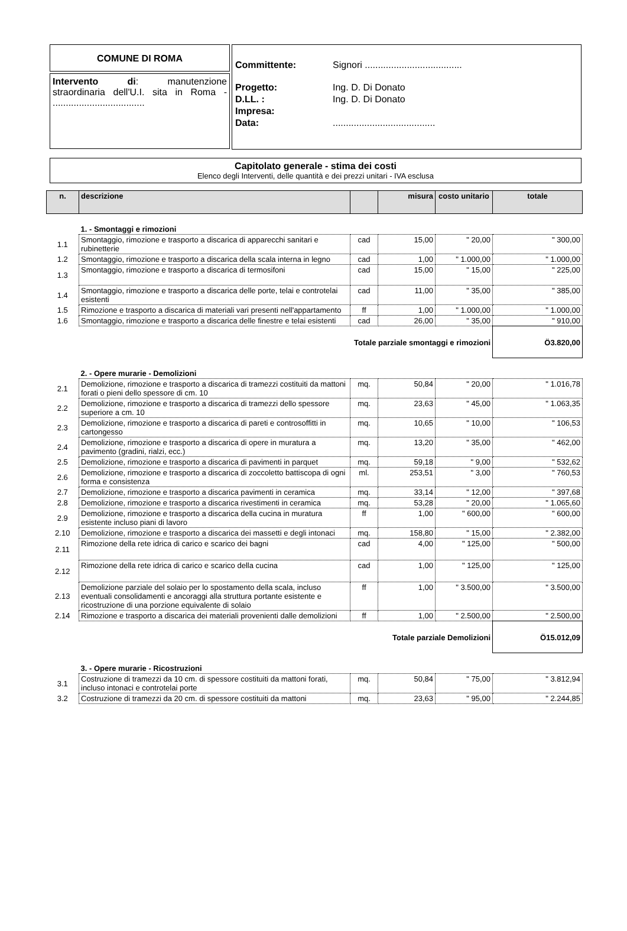COMUNE DI ROMA
Intervento di: manutenzione straordinaria dell'U.I. sita in Roma - ...................................
Committente: Signori .....................................
Progetto: Ing. D. Di Donato
D.LL. : Ing. D. Di Donato
Impresa:
Data:.......................................
Capitolato generale - stima dei costi
Elenco degli Interventi, delle quantità e dei prezzi unitari - IVA esclusa
| n. | descrizione | | misura | costo unitario | totale |
| | 1. - Smontaggi e rimozioni | | | | |
| 1.1 | Smontaggio, rimozione e trasporto a discarica di apparecchi sanitari e rubinetterie | cad | 15,00 | " 20,00 | " 300,00 |
| 1.2 | Smontaggio, rimozione e trasporto a discarica della scala interna in legno | cad | 1,00 | " 1.000,00 | " 1.000,00 |
| 1.3 | Smontaggio, rimozione e trasporto a discarica di termosifoni | cad | 15,00 | " 15,00 | " 225,00 |
| 1.4 | Smontaggio, rimozione e trasporto a discarica delle porte, telai e controtelai esistenti | cad | 11,00 | " 35,00 | " 385,00 |
| 1.5 | Rimozione e trasporto a discarica di materiali vari presenti nell'appartamento | ff | 1,00 | " 1.000,00 | " 1.000,00 |
| 1.6 | Smontaggio, rimozione e trasporto a discarica delle finestre e telai esistenti | cad | 26,00 | " 35,00 | " 910,00 |
| Totale parziale smontaggi e rimozioni | | | | | Ö3.820,00 |
| | 2. - Opere murarie - Demolizioni | | | | |
| 2.1 | Demolizione, rimozione e trasporto a discarica di tramezzi costituiti da mattoni forati o pieni dello spessore di cm. 10 | mq. | 50,84 | " 20,00 | " 1.016,78 |
| 2.2 | Demolizione, rimozione e trasporto a discarica di tramezzi dello spessore superiore a cm. 10 | mq. | 23,63 | " 45,00 | " 1.063,35 |
| 2.3 | Demolizione, rimozione e trasporto a discarica di pareti e controsoffitti in cartongesso | mq. | 10,65 | " 10,00 | " 106,53 |
| 2.4 | Demolizione, rimozione e trasporto a discarica di opere in muratura a pavimento (gradini, rialzi, ecc.) | mq. | 13,20 | " 35,00 | " 462,00 |
| 2.5 | Demolizione, rimozione e trasporto a discarica di pavimenti in parquet | mq. | 59,18 | " 9,00 | " 532,62 |
| 2.6 | Demolizione, rimozione e trasporto a discarica di zoccoletto battiscopa di ogni forma e consistenza | ml. | 253,51 | " 3,00 | " 760,53 |
| 2.7 | Demolizione, rimozione e trasporto a discarica pavimenti in ceramica | mq. | 33,14 | " 12,00 | " 397,68 |
| 2.8 | Demolizione, rimozione e trasporto a discarica rivestimenti in ceramica | mq. | 53,28 | " 20,00 | " 1.065,60 |
| 2.9 | Demolizione, rimozione e trasporto a discarica della cucina in muratura esistente incluso piani di lavoro | ff | 1,00 | " 600,00 | " 600,00 |
| 2.10 | Demolizione, rimozione e trasporto a discarica dei massetti e degli intonaci | mq. | 158,80 | " 15,00 | " 2.382,00 |
| 2.11 | Rimozione della rete idrica di carico e scarico dei bagni | cad | 4,00 | " 125,00 | " 500,00 |
| 2.12 | Rimozione della rete idrica di carico e scarico della cucina | cad | 1,00 | " 125,00 | " 125,00 |
| 2.13 | Demolizione parziale del solaio per lo spostamento della scala, incluso eventuali consolidamenti e ancoraggi alla struttura portante esistente e ricostruzione di una porzione equivalente di solaio | ff | 1,00 | " 3.500,00 | " 3.500,00 |
| 2.14 | Rimozione e trasporto a discarica dei materiali provenienti dalle demolizioni | ff | 1,00 | " 2.500,00 | " 2.500,00 |
| Totale parziale Demolizioni | | | | | Ö15.012,09 |
| | 3. - Opere murarie - Ricostruzioni | | | | |
| 3.1 | Costruzione di tramezzi da 10 cm. di spessore costituiti da mattoni forati, incluso intonaci e controtelai porte | mq. | 50,84 | " 75,00 | " 3.812,94 |
| 3.2 | Costruzione di tramezzi da 20 cm. di spessore costituiti da mattoni | mq. | 23,63 | " 95,00 | " 2.244,85 |